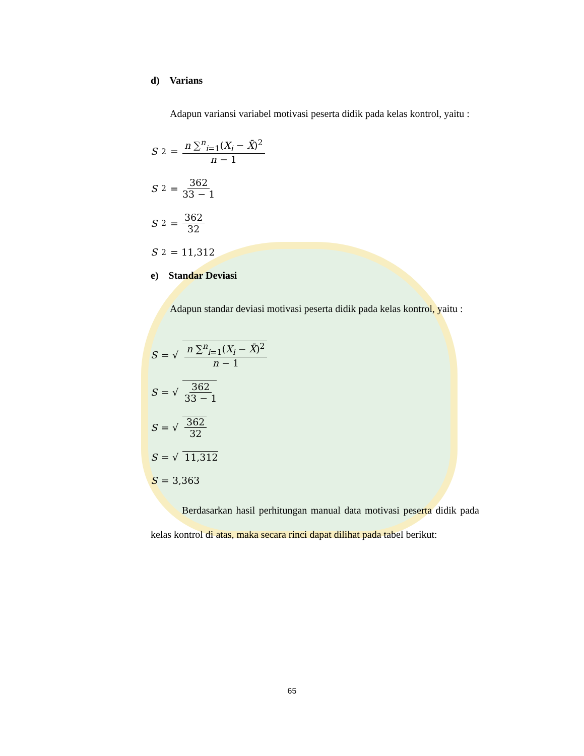d) Varians
Adapun variansi variabel motivasi peserta didik pada kelas kontrol, yaitu :
S<sup>2</sup> = n ∑<sup>n</sup><sub>i=1</sub>(X<sub>i</sub> − X̄)<sup>2</sup> n − 1
S<sup>2</sup> = 362 33 − 1
S<sup>2</sup> = 362 32
S<sup>2</sup> = 11,312
e) Standar Deviasi
Adapun standar deviasi motivasi peserta didik pada kelas kontrol, yaitu :
S = √ n ∑<sup>n</sup><sub>i=1</sub>(X<sub>i</sub> − X̄)<sup>2</sup> n − 1
S = √ 362 33 − 1
S = √ 362 32
S = √ 11,312
S = 3,363
Berdasarkan hasil perhitungan manual data motivasi peserta didik pada kelas kontrol di atas, maka secara rinci dapat dilihat pada tabel berikut:
65